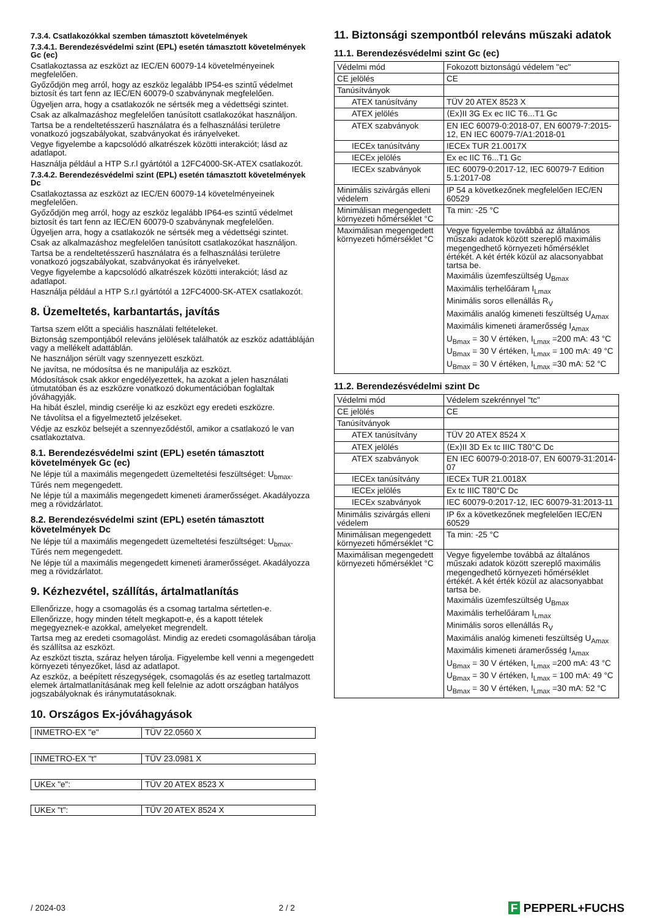7.3.4. Csatlakozókkal szemben támasztott követelmények
7.3.4.1. Berendezésvédelmi szint (EPL) esetén támasztott követelmények Gc (ec)
Csatlakoztassa az eszközt az IEC/EN 60079-14 követelményeinek megfelelően.
Győződjön meg arról, hogy az eszköz legalább IP54-es szintű védelmet biztosít és tart fenn az IEC/EN 60079-0 szabványnak megfelelően.
Ügyeljen arra, hogy a csatlakozók ne sértsék meg a védettségi szintet.
Csak az alkalmazáshoz megfelelően tanúsított csatlakozókat használjon.
Tartsa be a rendeltetésszerű használatra és a felhasználási területre vonatkozó jogszabályokat, szabványokat és irányelveket.
Vegye figyelembe a kapcsolódó alkatrészek közötti interakciót; lásd az adatlapot.
Használja például a HTP S.r.l gyártótól a 12FC4000-SK-ATEX csatlakozót.
7.3.4.2. Berendezésvédelmi szint (EPL) esetén támasztott követelmények Dc
Csatlakoztassa az eszközt az IEC/EN 60079-14 követelményeinek megfelelően.
Győződjön meg arról, hogy az eszköz legalább IP64-es szintű védelmet biztosít és tart fenn az IEC/EN 60079-0 szabványnak megfelelően.
Ügyeljen arra, hogy a csatlakozók ne sértsék meg a védettségi szintet.
Csak az alkalmazáshoz megfelelően tanúsított csatlakozókat használjon.
Tartsa be a rendeltetésszerű használatra és a felhasználási területre vonatkozó jogszabályokat, szabványokat és irányelveket.
Vegye figyelembe a kapcsolódó alkatrészek közötti interakciót; lásd az adatlapot.
Használja például a HTP S.r.l gyártótól a 12FC4000-SK-ATEX csatlakozót.
8. Üzemeltetés, karbantartás, javítás
Tartsa szem előtt a speciális használati feltételeket.
Biztonság szempontjából releváns jelölések találhatók az eszköz adattábláján vagy a mellékelt adattáblán.
Ne használjon sérült vagy szennyezett eszközt.
Ne javítsa, ne módosítsa és ne manipulálja az eszközt.
Módosítások csak akkor engedélyezettek, ha azokat a jelen használati útmutatóban és az eszközre vonatkozó dokumentációban foglaltak jóváhagyják.
Ha hibát észlel, mindig cserélje ki az eszközt egy eredeti eszközre.
Ne távolítsa el a figyelmeztető jelzéseket.
Védje az eszköz belsejét a szennyeződéstől, amikor a csatlakozó le van csatlakoztatva.
8.1. Berendezésvédelmi szint (EPL) esetén támasztott követelmények Gc (ec)
Ne lépje túl a maximális megengedett üzemeltetési feszültséget: U<sub>bmax</sub>. Tűrés nem megengedett.
Ne lépje túl a maximális megengedett kimeneti áramerősséget. Akadályozza meg a rövidzárlatot.
8.2. Berendezésvédelmi szint (EPL) esetén támasztott követelmények Dc
Ne lépje túl a maximális megengedett üzemeltetési feszültséget: U<sub>bmax</sub>. Tűrés nem megengedett.
Ne lépje túl a maximális megengedett kimeneti áramerősséget. Akadályozza meg a rövidzárlatot.
9. Kézhezvétel, szállítás, ártalmatlanítás
Ellenőrizze, hogy a csomagolás és a csomag tartalma sértetlen-e.
Ellenőrizze, hogy minden tételt megkapott-e, és a kapott tételek megegyeznek-e azokkal, amelyeket megrendelt.
Tartsa meg az eredeti csomagolást. Mindig az eredeti csomagolásában tárolja és szállítsa az eszközt.
Az eszközt tiszta, száraz helyen tárolja. Figyelembe kell venni a megengedett környezeti tényezőket, lásd az adatlapot.
Az eszköz, a beépített részegységek, csomagolás és az esetleg tartalmazott elemek ártalmatlanításának meg kell felelnie az adott országban hatályos jogszabályoknak és iránymutatásoknak.
10. Országos Ex-jóváhagyások
| INMETRO-EX "e" | TÜV 22.0560 X |
| INMETRO-EX "t" | TÜV 23.0981 X |
| UKEx "e": | TÜV 20 ATEX 8523 X |
| UKEx "t": | TÜV 20 ATEX 8524 X |
11. Biztonsági szempontból releváns műszaki adatok
11.1. Berendezésvédelmi szint Gc (ec)
| Védelmi mód | Fokozott biztonságú védelem "ec" |
| CE jelölés | CE |
| Tanúsítványok | |
| ATEX tanúsítvány | TÜV 20 ATEX 8523 X |
| ATEX jelölés | ⟨Ex⟩II 3G Ex ec IIC T6...T1 Gc |
| ATEX szabványok | EN IEC 60079-0:2018-07, EN 60079-7:2015-12, EN IEC 60079-7/A1:2018-01 |
| IECEx tanúsítvány | IECEx TUR 21.0017X |
| IECEx jelölés | Ex ec IIC T6...T1 Gc |
| IECEx szabványok | IEC 60079-0:2017-12, IEC 60079-7 Edition 5.1:2017-08 |
| Minimális szivárgás elleni védelem | IP 54 a következőnek megfelelően IEC/EN 60529 |
| Minimálisan megengedett környezeti hőmérséklet °C | Ta min: -25 °C |
| Maximálisan megengedett környezeti hőmérséklet °C | Vegye figyelembe továbbá az általános műszaki adatok között szereplő maximális megengedhető környezeti hőmérséklet értékét. A két érték közül az alacsonyabbat tartsa be. Maximális üzemfeszültség U<sub>Bmax</sub> Maximális terhelőáram I<sub>Lmax</sub> Minimális soros ellenállás R<sub>V</sub> Maximális analóg kimeneti feszültség U<sub>Amax</sub> Maximális kimeneti áramerősség I<sub>Amax</sub> U<sub>Bmax</sub> = 30 V értéken, I<sub>Lmax</sub> =200 mA: 43 °C U<sub>Bmax</sub> = 30 V értéken, I<sub>Lmax</sub> = 100 mA: 49 °C U<sub>Bmax</sub> = 30 V értéken, I<sub>Lmax</sub> =30 mA: 52 °C |
11.2. Berendezésvédelmi szint Dc
| Védelmi mód | Védelem szekrénnyel "tc" |
| CE jelölés | CE |
| Tanúsítványok | |
| ATEX tanúsítvány | TÜV 20 ATEX 8524 X |
| ATEX jelölés | ⟨Ex⟩II 3D Ex tc IIIC T80°C Dc |
| ATEX szabványok | EN IEC 60079-0:2018-07, EN 60079-31:2014-07 |
| IECEx tanúsítvány | IECEx TUR 21.0018X |
| IECEx jelölés | Ex tc IIIC T80°C Dc |
| IECEx szabványok | IEC 60079-0:2017-12, IEC 60079-31:2013-11 |
| Minimális szivárgás elleni védelem | IP 6x a következőnek megfelelően IEC/EN 60529 |
| Minimálisan megengedett környezeti hőmérséklet °C | Ta min: -25 °C |
| Maximálisan megengedett környezeti hőmérséklet °C | Vegye figyelembe továbbá az általános műszaki adatok között szereplő maximális megengedhető környezeti hőmérséklet értékét. A két érték közül az alacsonyabbat tartsa be. Maximális üzemfeszültség U<sub>Bmax</sub> Maximális terhelőáram I<sub>Lmax</sub> Minimális soros ellenállás R<sub>V</sub> Maximális analóg kimeneti feszültség U<sub>Amax</sub> Maximális kimeneti áramerősség I<sub>Amax</sub> U<sub>Bmax</sub> = 30 V értéken, I<sub>Lmax</sub> =200 mA: 43 °C U<sub>Bmax</sub> = 30 V értéken, I<sub>Lmax</sub> = 100 mA: 49 °C U<sub>Bmax</sub> = 30 V értéken, I<sub>Lmax</sub> =30 mA: 52 °C |
/ 2024-03 2 / 2 F PEPPERL+FUCHS